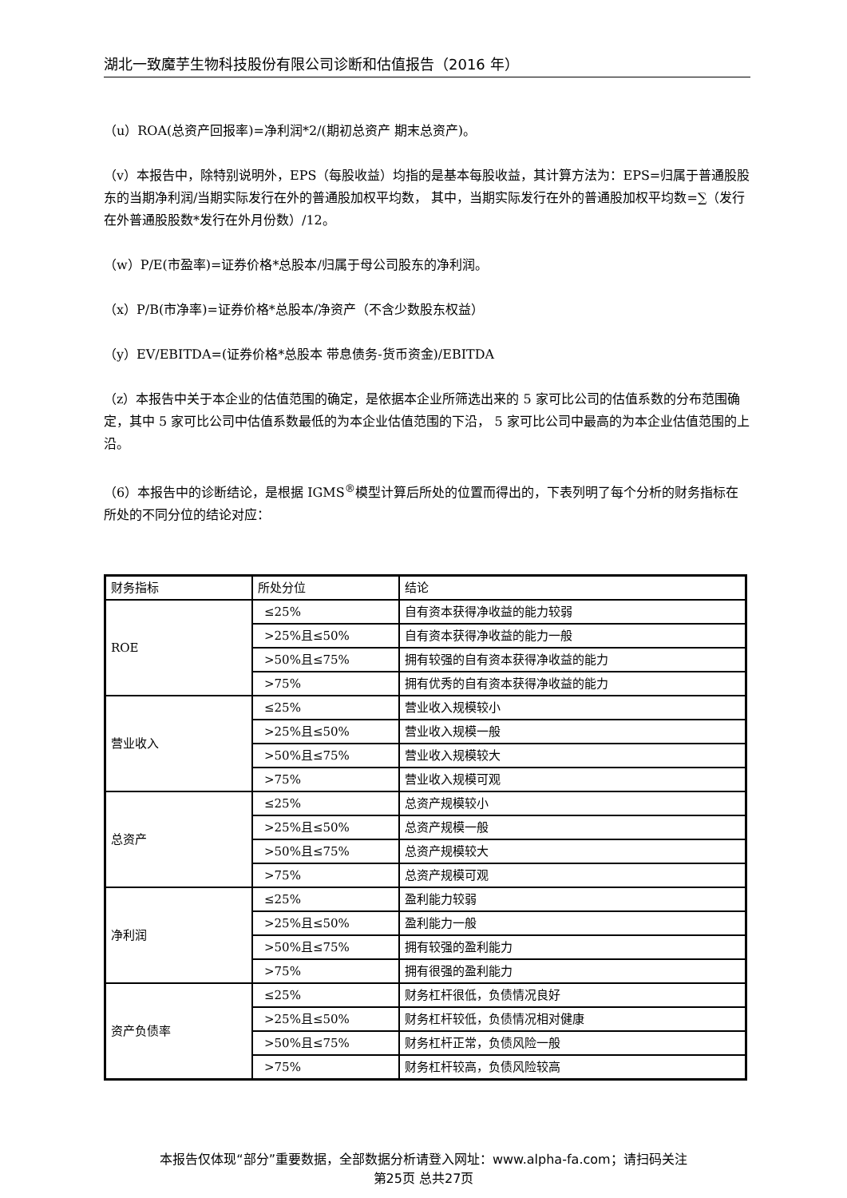湖北一致魔芋生物科技股份有限公司诊断和估值报告（2016 年）
（u）ROA(总资产回报率)=净利润*2/(期初总资产 期末总资产)。
（v）本报告中，除特别说明外，EPS（每股收益）均指的是基本每股收益，其计算方法为：EPS=归属于普通股股东的当期净利润/当期实际发行在外的普通股加权平均数， 其中，当期实际发行在外的普通股加权平均数=∑（发行在外普通股股数*发行在外月份数）/12。
（w）P/E(市盈率)=证券价格*总股本/归属于母公司股东的净利润。
（x）P/B(市净率)=证券价格*总股本/净资产（不含少数股东权益）
（y）EV/EBITDA=(证券价格*总股本 带息债务-货币资金)/EBITDA
（z）本报告中关于本企业的估值范围的确定，是依据本企业所筛选出来的 5 家可比公司的估值系数的分布范围确定，其中 5 家可比公司中估值系数最低的为本企业估值范围的下沿， 5 家可比公司中最高的为本企业估值范围的上沿。
（6）本报告中的诊断结论，是根据 IGMS<sup>®</sup>模型计算后所处的位置而得出的，下表列明了每个分析的财务指标在所处的不同分位的结论对应：
| 财务指标 | 所处分位 | 结论 |
| ROE | ≤25% | 自有资本获得净收益的能力较弱 |
| | >25%且≤50% | 自有资本获得净收益的能力一般 |
| | >50%且≤75% | 拥有较强的自有资本获得净收益的能力 |
| | >75% | 拥有优秀的自有资本获得净收益的能力 |
| 营业收入 | ≤25% | 营业收入规模较小 |
| | >25%且≤50% | 营业收入规模一般 |
| | >50%且≤75% | 营业收入规模较大 |
| | >75% | 营业收入规模可观 |
| 总资产 | ≤25% | 总资产规模较小 |
| | >25%且≤50% | 总资产规模一般 |
| | >50%且≤75% | 总资产规模较大 |
| | >75% | 总资产规模可观 |
| 净利润 | ≤25% | 盈利能力较弱 |
| | >25%且≤50% | 盈利能力一般 |
| | >50%且≤75% | 拥有较强的盈利能力 |
| | >75% | 拥有很强的盈利能力 |
| 资产负债率 | ≤25% | 财务杠杆很低，负债情况良好 |
| | >25%且≤50% | 财务杠杆较低，负债情况相对健康 |
| | >50%且≤75% | 财务杠杆正常，负债风险一般 |
| | >75% | 财务杠杆较高，负债风险较高 |
本报告仅体现“部分”重要数据，全部数据分析请登入网址：www.alpha-fa.com；请扫码关注
第25页 总共27页